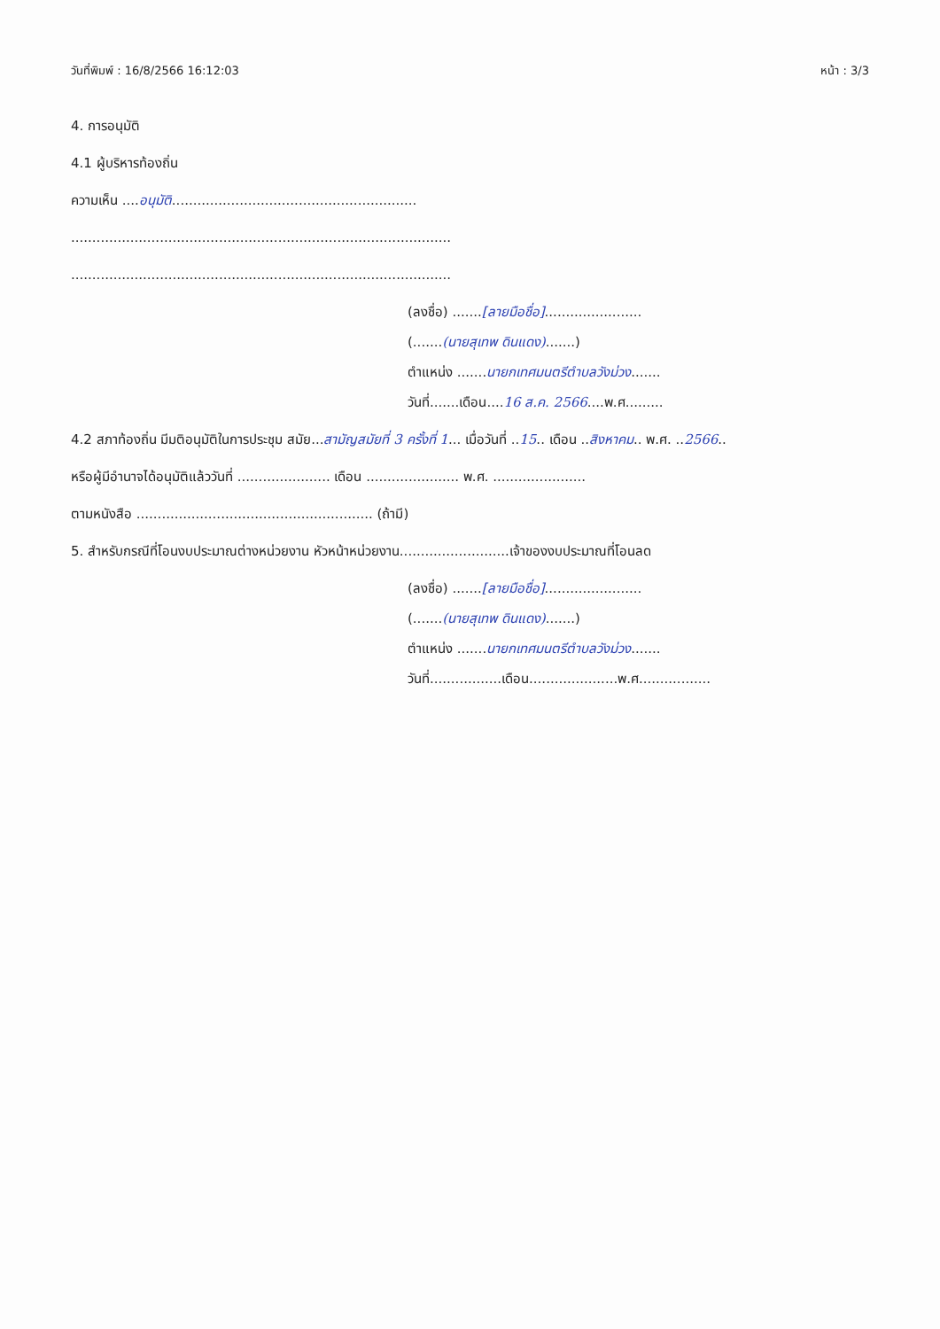วันที่พิมพ์ : 16/8/2566 16:12:03 หน้า : 3/3
4. การอนุมัติ
4.1 ผู้บริหารท้องถิ่น
ความเห็น ....อนุมัติ..........................................................
..........................................................................................
..........................................................................................
(ลงชื่อ) .......[ลายมือชื่อ].......................
(.......(นายสุเทพ ดินแดง).......)
ตำแหน่ง .......นายกเทศมนตรีตำบลวังม่วง.......
วันที่.......เดือน....16 ส.ค. 2566....พ.ศ.........
4.2 สภาท้องถิ่น มีมติอนุมัติในการประชุม สมัย...สามัญสมัยที่ 3 ครั้งที่ 1... เมื่อวันที่ ..15.. เดือน ..สิงหาคม.. พ.ศ. ..2566..
หรือผู้มีอำนาจได้อนุมัติแล้ววันที่ ...................... เดือน ...................... พ.ศ. ......................
ตามหนังสือ ........................................................ (ถ้ามี)
5. สำหรับกรณีที่โอนงบประมาณต่างหน่วยงาน หัวหน้าหน่วยงาน..........................เจ้าของงบประมาณที่โอนลด
(ลงชื่อ) .......[ลายมือชื่อ].......................
(.......(นายสุเทพ ดินแดง).......)
ตำแหน่ง .......นายกเทศมนตรีตำบลวังม่วง.......
วันที่.................เดือน.....................พ.ศ.................